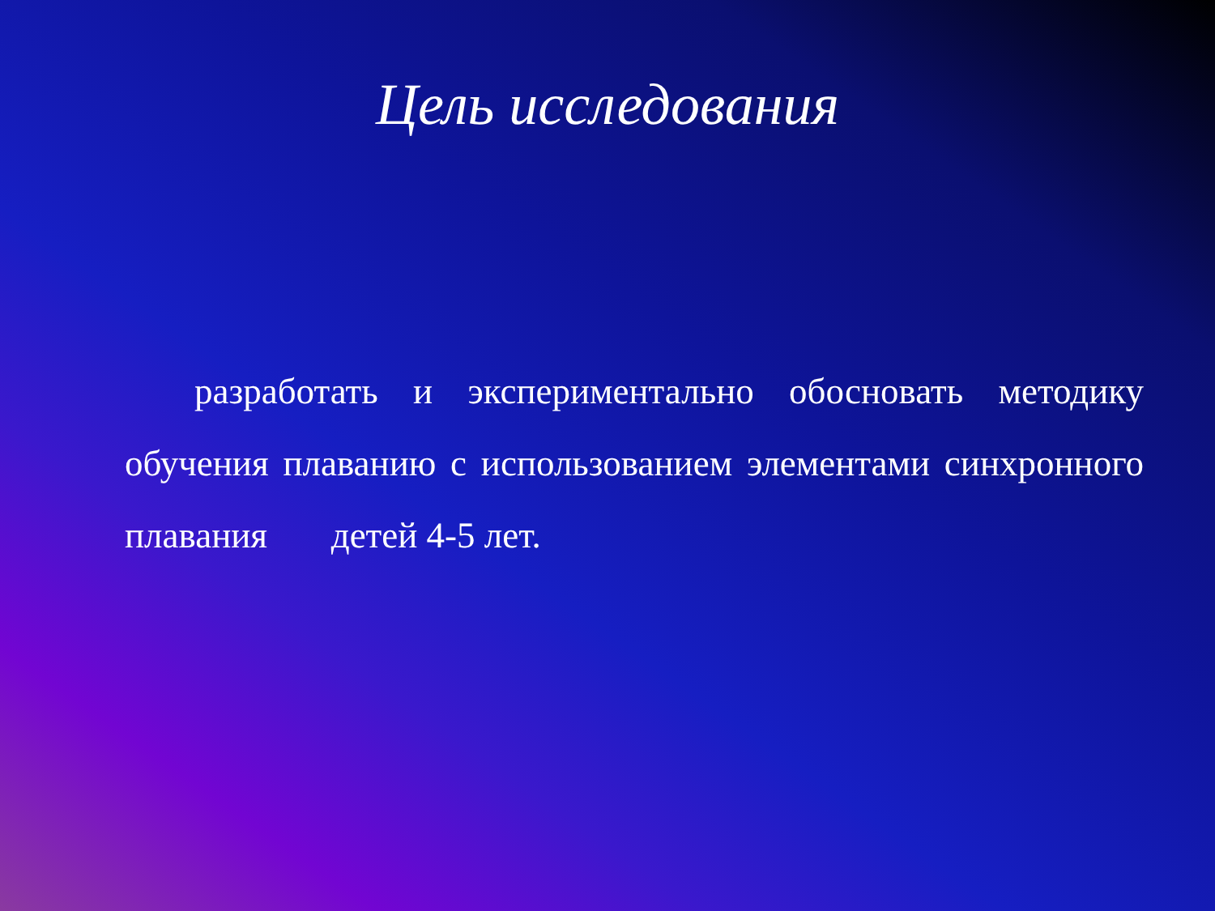Цель исследования
разработать и экспериментально обосновать методику обучения плаванию с использованием элементами синхронного плавания детей 4-5 лет.